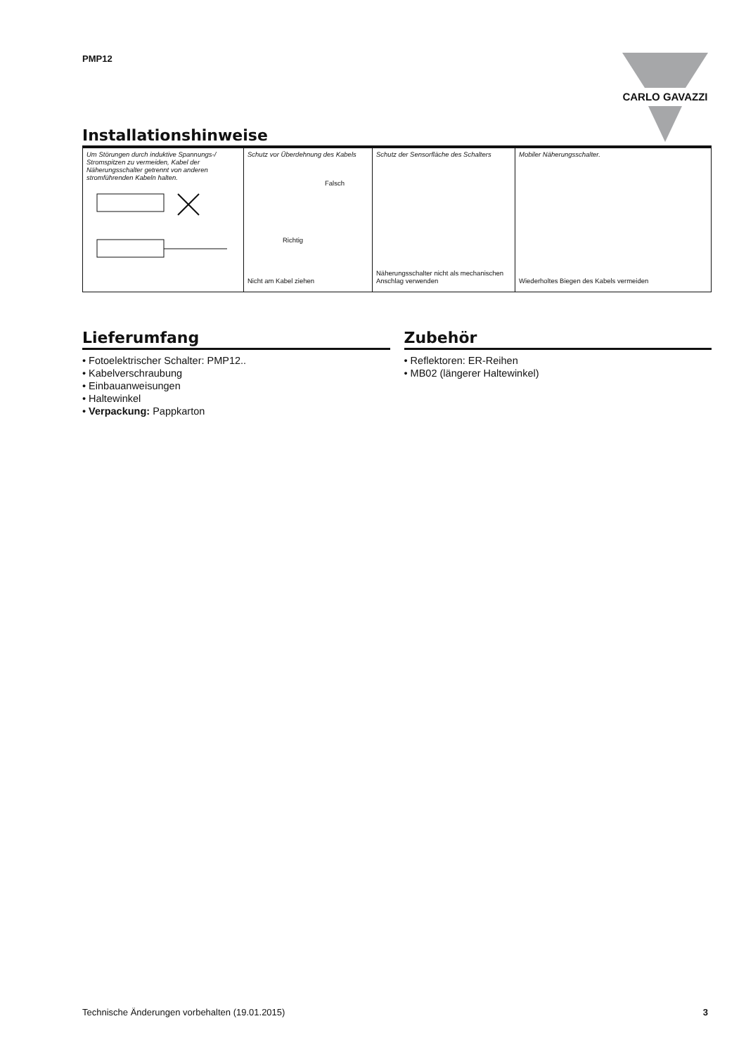PMP12
CARLO GAVAZZI
Installationshinweise
| Um Störungen durch induktive Spannungs-/ Stromspitzen zu vermeiden, Kabel der Näherungsschalter getrennt von anderen stromführenden Kabeln halten. | Schutz vor Überdehnung des Kabels Falsch Richtig Nicht am Kabel ziehen | Schutz der Sensorfläche des Schalters Näherungsschalter nicht als mechanischen Anschlag verwenden | Mobiler Näherungsschalter. Wiederholtes Biegen des Kabels vermeiden |
Lieferumfang
• Fotoelektrischer Schalter: PMP12..
• Kabelverschraubung
• Einbauanweisungen
• Haltewinkel
• Verpackung: Pappkarton
Zubehör
• Reflektoren: ER-Reihen
• MB02 (längerer Haltewinkel)
Technische Änderungen vorbehalten (19.01.2015) 3